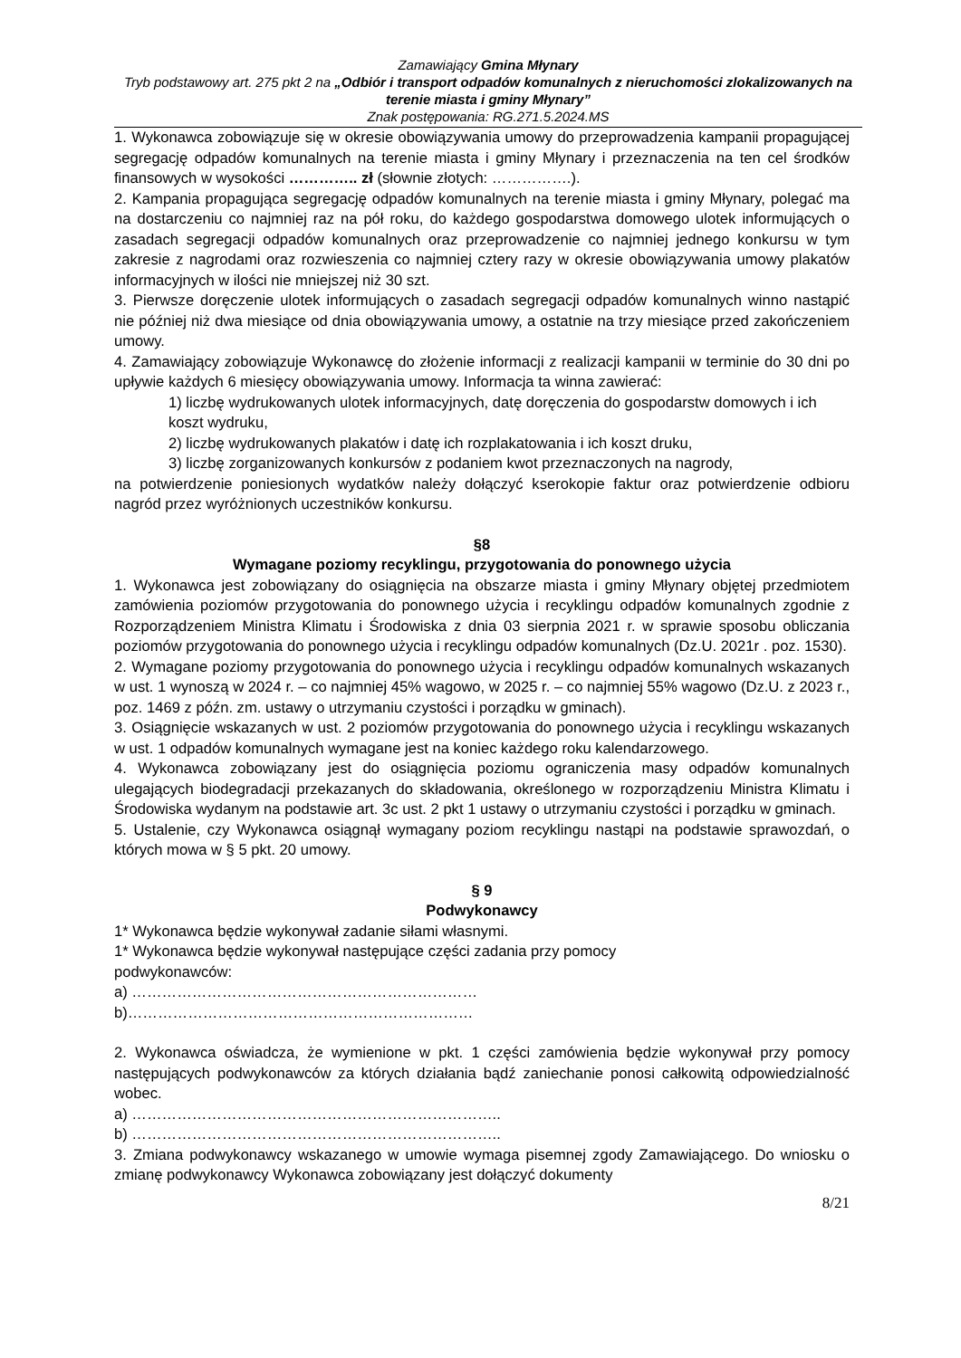Zamawiający Gmina Młynary
Tryb podstawowy art. 275 pkt 2 na „Odbiór i transport odpadów komunalnych z nieruchomości zlokalizowanych na terenie miasta i gminy Młynary”
Znak postępowania: RG.271.5.2024.MS
1. Wykonawca zobowiązuje się w okresie obowiązywania umowy do przeprowadzenia kampanii propagującej segregację odpadów komunalnych na terenie miasta i gminy Młynary i przeznaczenia na ten cel środków finansowych w wysokości ………….. zł (słownie złotych: …………….).
2. Kampania propagująca segregację odpadów komunalnych na terenie miasta i gminy Młynary, polegać ma na dostarczeniu co najmniej raz na pół roku, do każdego gospodarstwa domowego ulotek informujących o zasadach segregacji odpadów komunalnych oraz przeprowadzenie co najmniej jednego konkursu w tym zakresie z nagrodami oraz rozwieszenia co najmniej cztery razy w okresie obowiązywania umowy plakatów informacyjnych w ilości nie mniejszej niż 30 szt.
3. Pierwsze doręczenie ulotek informujących o zasadach segregacji odpadów komunalnych winno nastąpić nie później niż dwa miesiące od dnia obowiązywania umowy, a ostatnie na trzy miesiące przed zakończeniem umowy.
4. Zamawiający zobowiązuje Wykonawcę do złożenie informacji z realizacji kampanii w terminie do 30 dni po upływie każdych 6 miesięcy obowiązywania umowy. Informacja ta winna zawierać:
1) liczbę wydrukowanych ulotek informacyjnych, datę doręczenia do gospodarstw domowych i ich koszt wydruku,
2) liczbę wydrukowanych plakatów i datę ich rozplakatowania i ich koszt druku,
3) liczbę zorganizowanych konkursów z podaniem kwot przeznaczonych na nagrody,
na potwierdzenie poniesionych wydatków należy dołączyć kserokopie faktur oraz potwierdzenie odbioru nagród przez wyróżnionych uczestników konkursu.
§8
Wymagane poziomy recyklingu, przygotowania do ponownego użycia
1. Wykonawca jest zobowiązany do osiągnięcia na obszarze miasta i gminy Młynary objętej przedmiotem zamówienia poziomów przygotowania do ponownego użycia i recyklingu odpadów komunalnych zgodnie z Rozporządzeniem Ministra Klimatu i Środowiska z dnia 03 sierpnia 2021 r. w sprawie sposobu obliczania poziomów przygotowania do ponownego użycia i recyklingu odpadów komunalnych (Dz.U. 2021r . poz. 1530).
2. Wymagane poziomy przygotowania do ponownego użycia i recyklingu odpadów komunalnych wskazanych w ust. 1 wynoszą w 2024 r. – co najmniej 45% wagowo, w 2025 r. – co najmniej 55% wagowo (Dz.U. z 2023 r., poz. 1469 z późn. zm. ustawy o utrzymaniu czystości i porządku w gminach).
3. Osiągnięcie wskazanych w ust. 2 poziomów przygotowania do ponownego użycia i recyklingu wskazanych w ust. 1 odpadów komunalnych wymagane jest na koniec każdego roku kalendarzowego.
4. Wykonawca zobowiązany jest do osiągnięcia poziomu ograniczenia masy odpadów komunalnych ulegających biodegradacji przekazanych do składowania, określonego w rozporządzeniu Ministra Klimatu i Środowiska wydanym na podstawie art. 3c ust. 2 pkt 1 ustawy o utrzymaniu czystości i porządku w gminach.
5. Ustalenie, czy Wykonawca osiągnął wymagany poziom recyklingu nastąpi na podstawie sprawozdań, o których mowa w § 5 pkt. 20 umowy.
§ 9
Podwykonawcy
1* Wykonawca będzie wykonywał zadanie siłami własnymi.
1* Wykonawca będzie wykonywał następujące części zadania przy pomocy
podwykonawców:
a) ……………………………………………………………
b)……………………………………………………………
2. Wykonawca oświadcza, że wymienione w pkt. 1 części zamówienia będzie wykonywał przy pomocy następujących podwykonawców za których działania bądź zaniechanie ponosi całkowitą odpowiedzialność wobec.
a) ………………………………………………………………..
b) ………………………………………………………………..
3. Zmiana podwykonawcy wskazanego w umowie wymaga pisemnej zgody Zamawiającego. Do wniosku o zmianę podwykonawcy Wykonawca zobowiązany jest dołączyć dokumenty
8/21